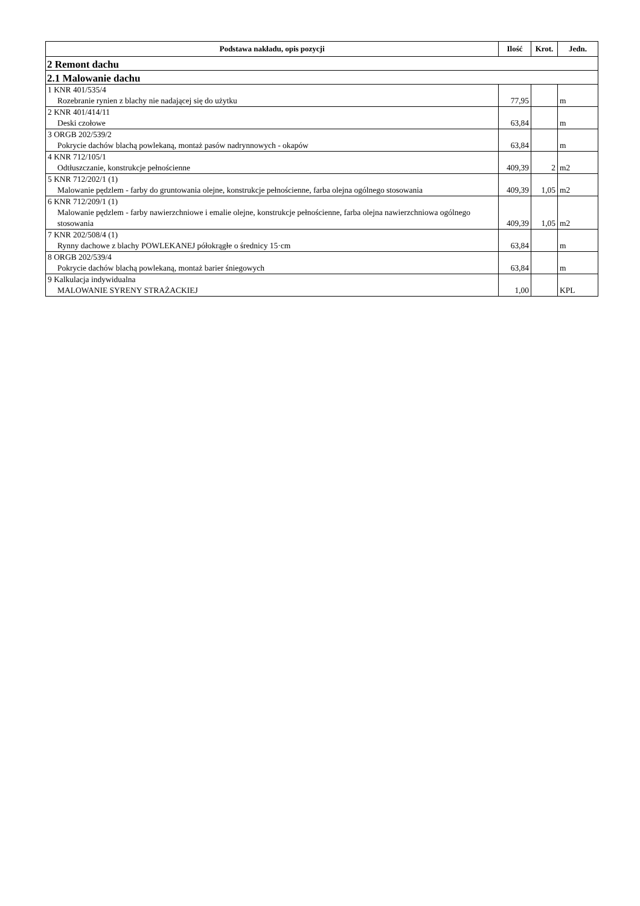| Podstawa nakładu, opis pozycji | Ilość | Krot. | Jedn. |
| --- | --- | --- | --- |
| 2 Remont dachu | | | |
| 2.1 Malowanie dachu | | | |
| 1 KNR 401/535/4 Rozebranie rynien z blachy nie nadającej się do użytku | 77,95 | | m |
| 2 KNR 401/414/11 Deski czołowe | 63,84 | | m |
| 3 ORGB 202/539/2 Pokrycie dachów blachą powlekaną, montaż pasów nadrynnowych - okapów | 63,84 | | m |
| 4 KNR 712/105/1 Odtłuszczanie, konstrukcje pełnościenne | 409,39 | 2 | m2 |
| 5 KNR 712/202/1 (1) Malowanie pędzlem - farby do gruntowania olejne, konstrukcje pełnościenne, farba olejna ogólnego stosowania | 409,39 | 1,05 | m2 |
| 6 KNR 712/209/1 (1) Malowanie pędzlem - farby nawierzchniowe i emalie olejne, konstrukcje pełnościenne, farba olejna nawierzchniowa ogólnego stosowania | 409,39 | 1,05 | m2 |
| 7 KNR 202/508/4 (1) Rynny dachowe z blachy POWLEKANEJ półokrągłe o średnicy 15·cm | 63,84 | | m |
| 8 ORGB 202/539/4 Pokrycie dachów blachą powlekaną, montaż barier śniegowych | 63,84 | | m |
| 9 Kalkulacja indywidualna MALOWANIE SYRENY STRAŻACKIEJ | 1,00 | | KPL |